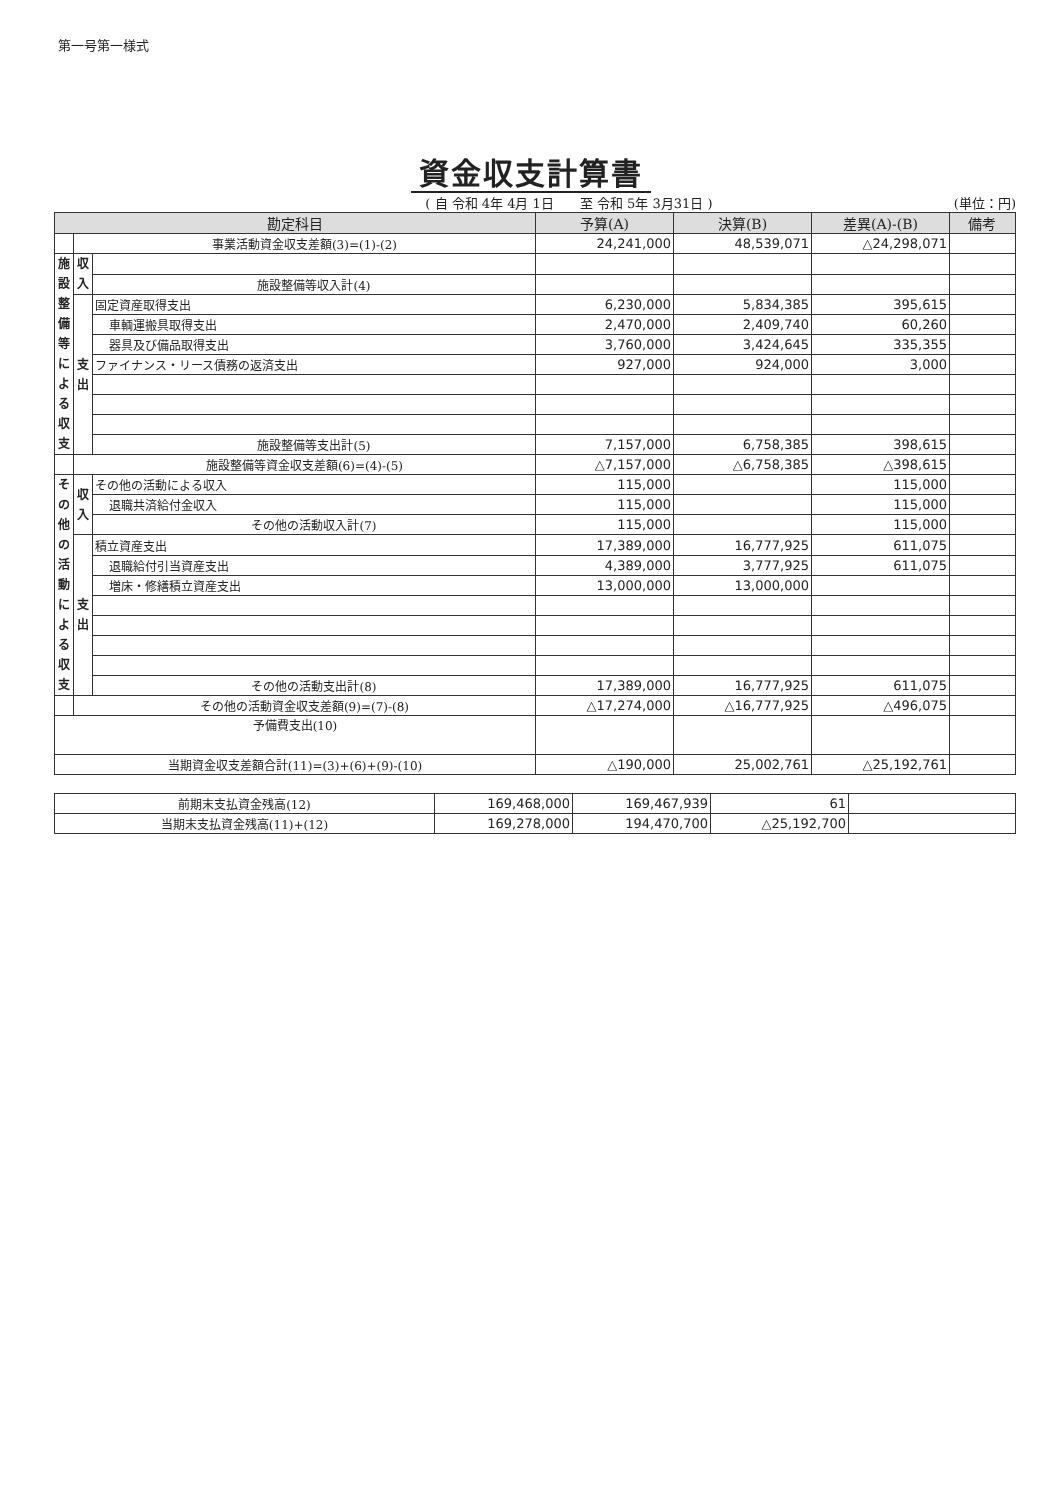第一号第一様式
資金収支計算書
( 自 令和 4年 4月 1日　　至 令和 5年 3月31日 )
(単位：円)
| 勘定科目 | | | 予算(A) | 決算(B) | 差異(A)-(B) | 備考 |
| --- | --- | --- | --- | --- | --- | --- |
| | 事業活動資金収支差額(3)=(1)-(2) | | 24,241,000 | 48,539,071 | △24,298,071 | |
| 施設整備等による収支 | 収入 | | | | | |
| | | 施設整備等収入計(4) | | | | |
| | 支出 | 固定資産取得支出 | 6,230,000 | 5,834,385 | 395,615 | |
| | | 車輌運搬具取得支出 | 2,470,000 | 2,409,740 | 60,260 | |
| | | 器具及び備品取得支出 | 3,760,000 | 3,424,645 | 335,355 | |
| | | ファイナンス・リース債務の返済支出 | 927,000 | 924,000 | 3,000 | |
| | | 施設整備等支出計(5) | 7,157,000 | 6,758,385 | 398,615 | |
| | 施設整備等資金収支差額(6)=(4)-(5) | | △7,157,000 | △6,758,385 | △398,615 | |
| その他の活動による収支 | 収入 | その他の活動による収入 | 115,000 | | 115,000 | |
| | | 退職共済給付金収入 | 115,000 | | 115,000 | |
| | | その他の活動収入計(7) | 115,000 | | 115,000 | |
| | 支出 | 積立資産支出 | 17,389,000 | 16,777,925 | 611,075 | |
| | | 退職給付引当資産支出 | 4,389,000 | 3,777,925 | 611,075 | |
| | | 増床・修繕積立資産支出 | 13,000,000 | 13,000,000 | | |
| | | その他の活動支出計(8) | 17,389,000 | 16,777,925 | 611,075 | |
| | その他の活動資金収支差額(9)=(7)-(8) | | △17,274,000 | △16,777,925 | △496,075 | |
| 予備費支出(10) | | | | | | |
| 当期資金収支差額合計(11)=(3)+(6)+(9)-(10) | | | △190,000 | 25,002,761 | △25,192,761 | |
| 前期末支払資金残高(12) | 169,468,000 | 169,467,939 | 61 | |
| 当期末支払資金残高(11)+(12) | 169,278,000 | 194,470,700 | △25,192,700 | |